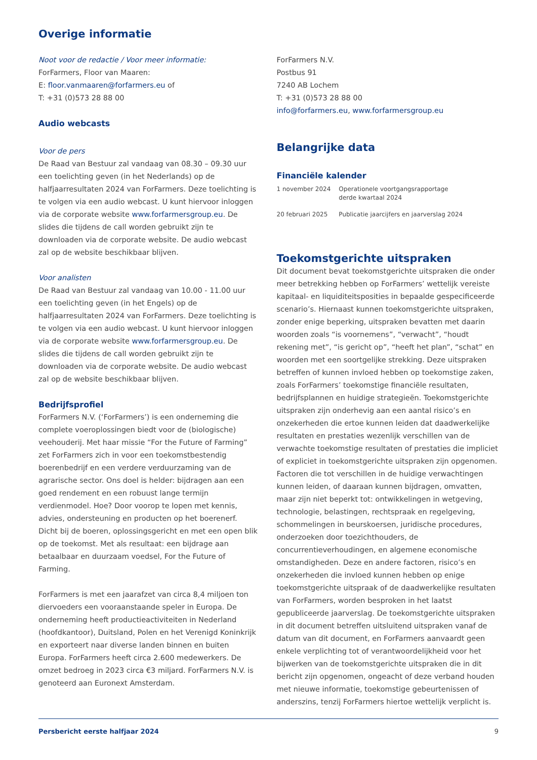Overige informatie
Noot voor de redactie / Voor meer informatie:
ForFarmers, Floor van Maaren:
E: floor.vanmaaren@forfarmers.eu of
T: +31 (0)573 28 88 00
Audio webcasts
Voor de pers
De Raad van Bestuur zal vandaag van 08.30 – 09.30 uur een toelichting geven (in het Nederlands) op de halfjaarresultaten 2024 van ForFarmers. Deze toelichting is te volgen via een audio webcast. U kunt hiervoor inloggen via de corporate website www.forfarmersgroup.eu. De slides die tijdens de call worden gebruikt zijn te downloaden via de corporate website. De audio webcast zal op de website beschikbaar blijven.
Voor analisten
De Raad van Bestuur zal vandaag van 10.00 - 11.00 uur een toelichting geven (in het Engels) op de halfjaarresultaten 2024 van ForFarmers. Deze toelichting is te volgen via een audio webcast. U kunt hiervoor inloggen via de corporate website www.forfarmersgroup.eu. De slides die tijdens de call worden gebruikt zijn te downloaden via de corporate website. De audio webcast zal op de website beschikbaar blijven.
Bedrijfsprofiel
ForFarmers N.V. (‘ForFarmers’) is een onderneming die complete voeroplossingen biedt voor de (biologische) veehouderij. Met haar missie “For the Future of Farming” zet ForFarmers zich in voor een toekomstbestendig boerenbedrijf en een verdere verduurzaming van de agrarische sector. Ons doel is helder: bijdragen aan een goed rendement en een robuust lange termijn verdienmodel. Hoe? Door voorop te lopen met kennis, advies, ondersteuning en producten op het boerenerf. Dicht bij de boeren, oplossingsgericht en met een open blik op de toekomst. Met als resultaat: een bijdrage aan betaalbaar en duurzaam voedsel, For the Future of Farming.
ForFarmers is met een jaarafzet van circa 8,4 miljoen ton diervoeders een vooraanstaande speler in Europa. De onderneming heeft productieactiviteiten in Nederland (hoofdkantoor), Duitsland, Polen en het Verenigd Koninkrijk en exporteert naar diverse landen binnen en buiten Europa. ForFarmers heeft circa 2.600 medewerkers. De omzet bedroeg in 2023 circa €3 miljard. ForFarmers N.V. is genoteerd aan Euronext Amsterdam.
ForFarmers N.V.
Postbus 91
7240 AB Lochem
T: +31 (0)573 28 88 00
info@forfarmers.eu, www.forfarmersgroup.eu
Belangrijke data
Financiële kalender
| 1 november 2024 | Operationele voortgangsrapportage derde kwartaal 2024 |
| 20 februari 2025 | Publicatie jaarcijfers en jaarverslag 2024 |
Toekomstgerichte uitspraken
Dit document bevat toekomstgerichte uitspraken die onder meer betrekking hebben op ForFarmers’ wettelijk vereiste kapitaal- en liquiditeitsposities in bepaalde gespecificeerde scenario’s. Hiernaast kunnen toekomstgerichte uitspraken, zonder enige beperking, uitspraken bevatten met daarin woorden zoals “is voornemens”, “verwacht”, “houdt rekening met”, “is gericht op”, “heeft het plan”, “schat” en woorden met een soortgelijke strekking. Deze uitspraken betreffen of kunnen invloed hebben op toekomstige zaken, zoals ForFarmers’ toekomstige financiële resultaten, bedrijfsplannen en huidige strategieën. Toekomstgerichte uitspraken zijn onderhevig aan een aantal risico’s en onzekerheden die ertoe kunnen leiden dat daadwerkelijke resultaten en prestaties wezenlijk verschillen van de verwachte toekomstige resultaten of prestaties die impliciet of expliciet in toekomstgerichte uitspraken zijn opgenomen. Factoren die tot verschillen in de huidige verwachtingen kunnen leiden, of daaraan kunnen bijdragen, omvatten, maar zijn niet beperkt tot: ontwikkelingen in wetgeving, technologie, belastingen, rechtspraak en regelgeving, schommelingen in beurskoersen, juridische procedures, onderzoeken door toezichthouders, de concurrentieverhoudingen, en algemene economische omstandigheden. Deze en andere factoren, risico’s en onzekerheden die invloed kunnen hebben op enige toekomstgerichte uitspraak of de daadwerkelijke resultaten van ForFarmers, worden besproken in het laatst gepubliceerde jaarverslag. De toekomstgerichte uitspraken in dit document betreffen uitsluitend uitspraken vanaf de datum van dit document, en ForFarmers aanvaardt geen enkele verplichting tot of verantwoordelijkheid voor het bijwerken van de toekomstgerichte uitspraken die in dit bericht zijn opgenomen, ongeacht of deze verband houden met nieuwe informatie, toekomstige gebeurtenissen of anderszins, tenzij ForFarmers hiertoe wettelijk verplicht is.
Persbericht eerste halfjaar 2024 9